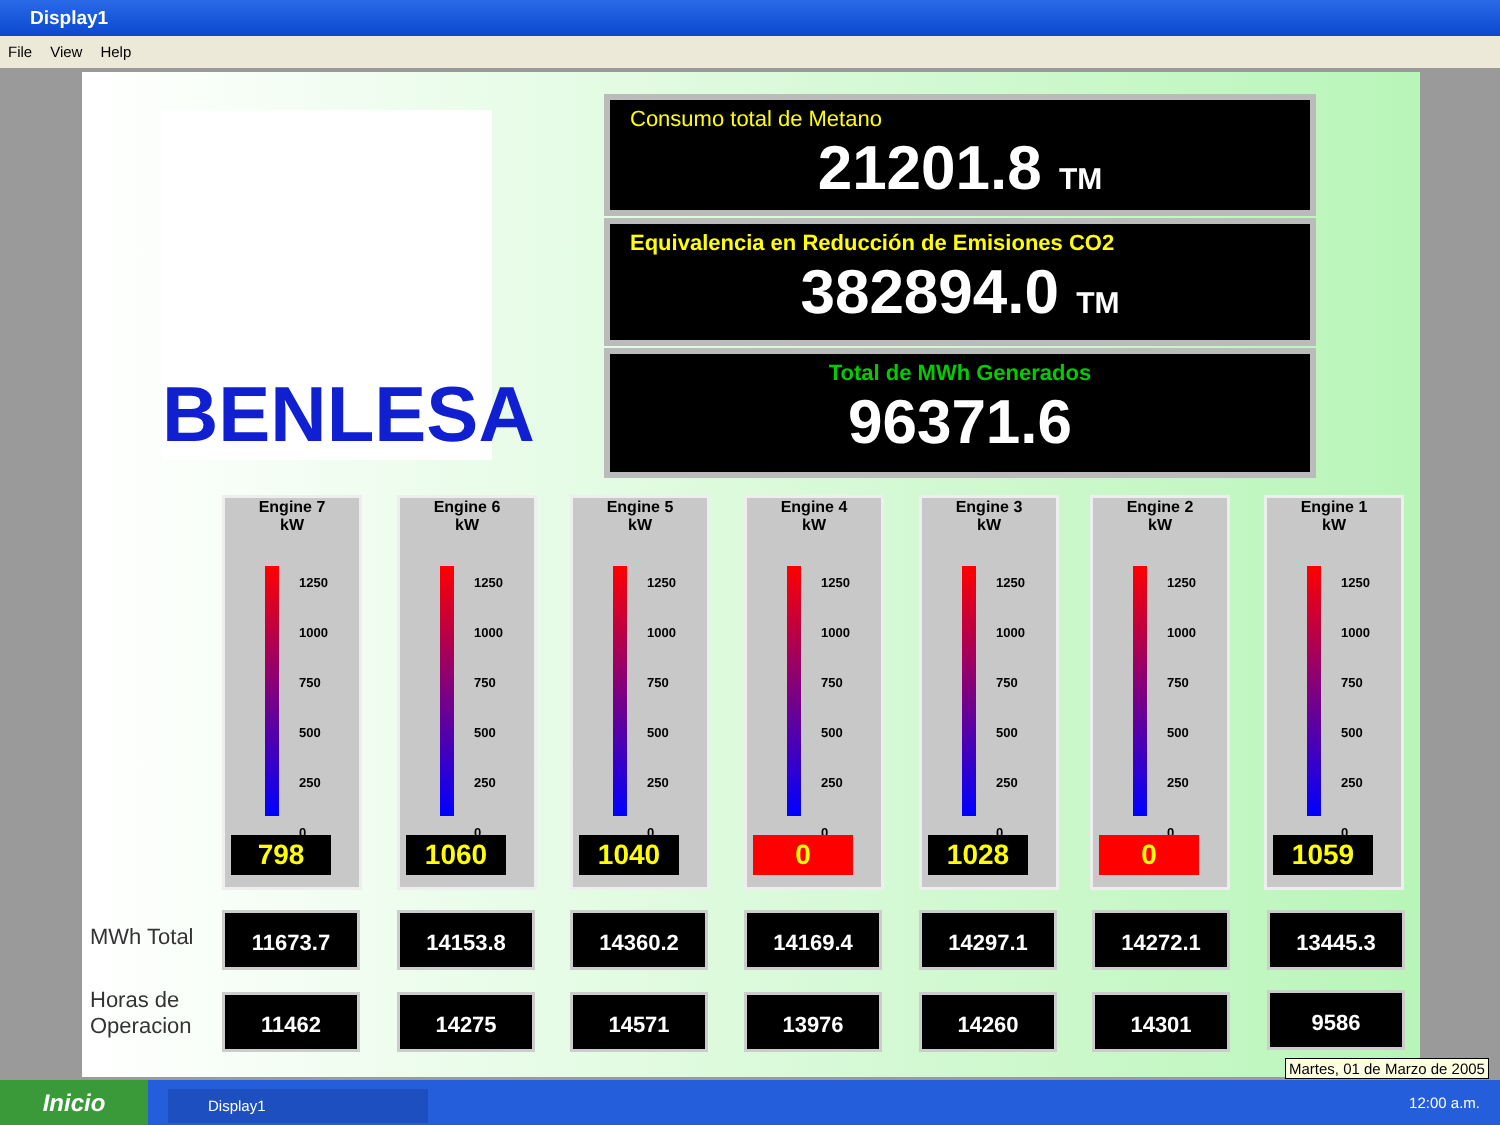Display1
File View Help
BENLESA
Consumo total de Metano
21201.8 TM
Equivalencia en Reducción de Emisiones CO2
382894.0 TM
Total de MWh Generados
96371.6
Engine 7
kW
1250
1000
750
500
250
0
798
Engine 6
kW
1250
1000
750
500
250
0
1060
Engine 5
kW
1250
1000
750
500
250
0
1040
Engine 4
kW
1250
1000
750
500
250
0
0
Engine 3
kW
1250
1000
750
500
250
0
1028
Engine 2
kW
1250
1000
750
500
250
0
0
Engine 1
kW
1250
1000
750
500
250
0
1059
MWh Total
11673.7 14153.8 14360.2 14169.4 14297.1 14272.1 13445.3
Horas de
Operacion
11462 14275 14571 13976 14260 14301 9586
Martes, 01 de Marzo de 2005
Inicio Display1 12:00 a.m.